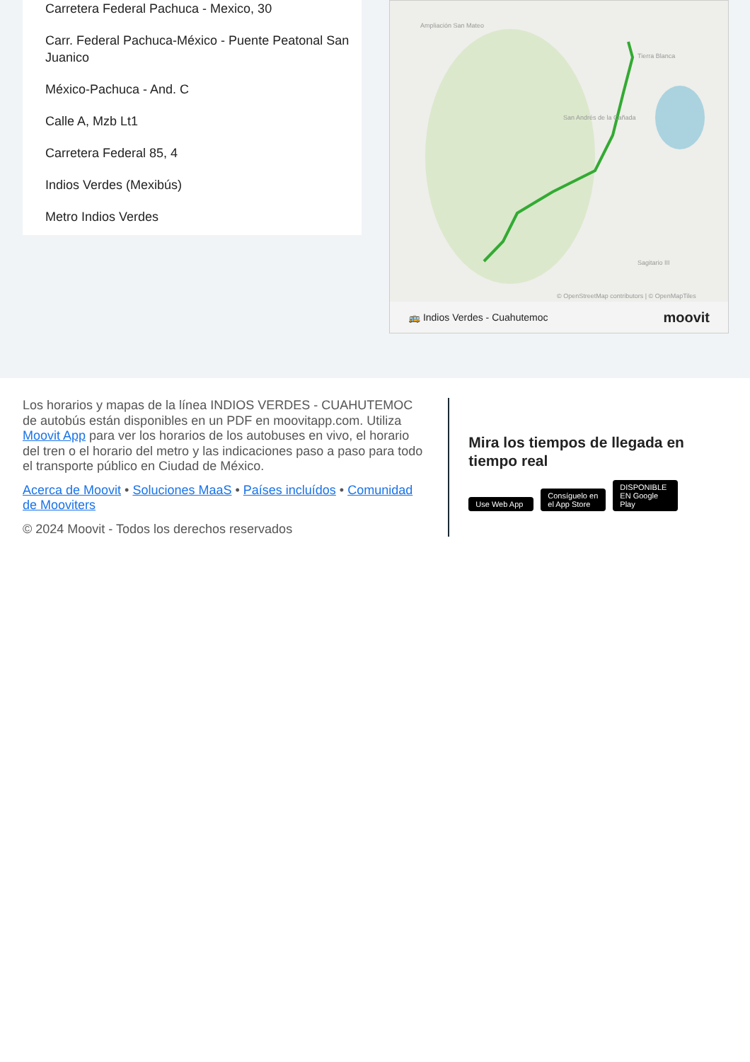Carretera Federal Pachuca - Mexico, 30
Carr. Federal Pachuca-México - Puente Peatonal San Juanico
México-Pachuca - And. C
Calle A, Mzb Lt1
Carretera Federal 85, 4
Indios Verdes (Mexibús)
Metro Indios Verdes
Ampliación San Mateo
San Andrés de la Cañada
Tierra Blanca
Sagitario III
© OpenStreetMap contributors | © OpenMapTiles
🚌 Indios Verdes - Cuahutemoc moovit
Los horarios y mapas de la línea INDIOS VERDES - CUAHUTEMOC de autobús están disponibles en un PDF en moovitapp.com. Utiliza Moovit App para ver los horarios de los autobuses en vivo, el horario del tren o el horario del metro y las indicaciones paso a paso para todo el transporte público en Ciudad de México.
Acerca de Moovit • Soluciones MaaS • Países incluídos • Comunidad de Mooviters
© 2024 Moovit - Todos los derechos reservados
Mira los tiempos de llegada en tiempo real
Use Web App Consíguelo en el App Store DISPONIBLE EN Google Play